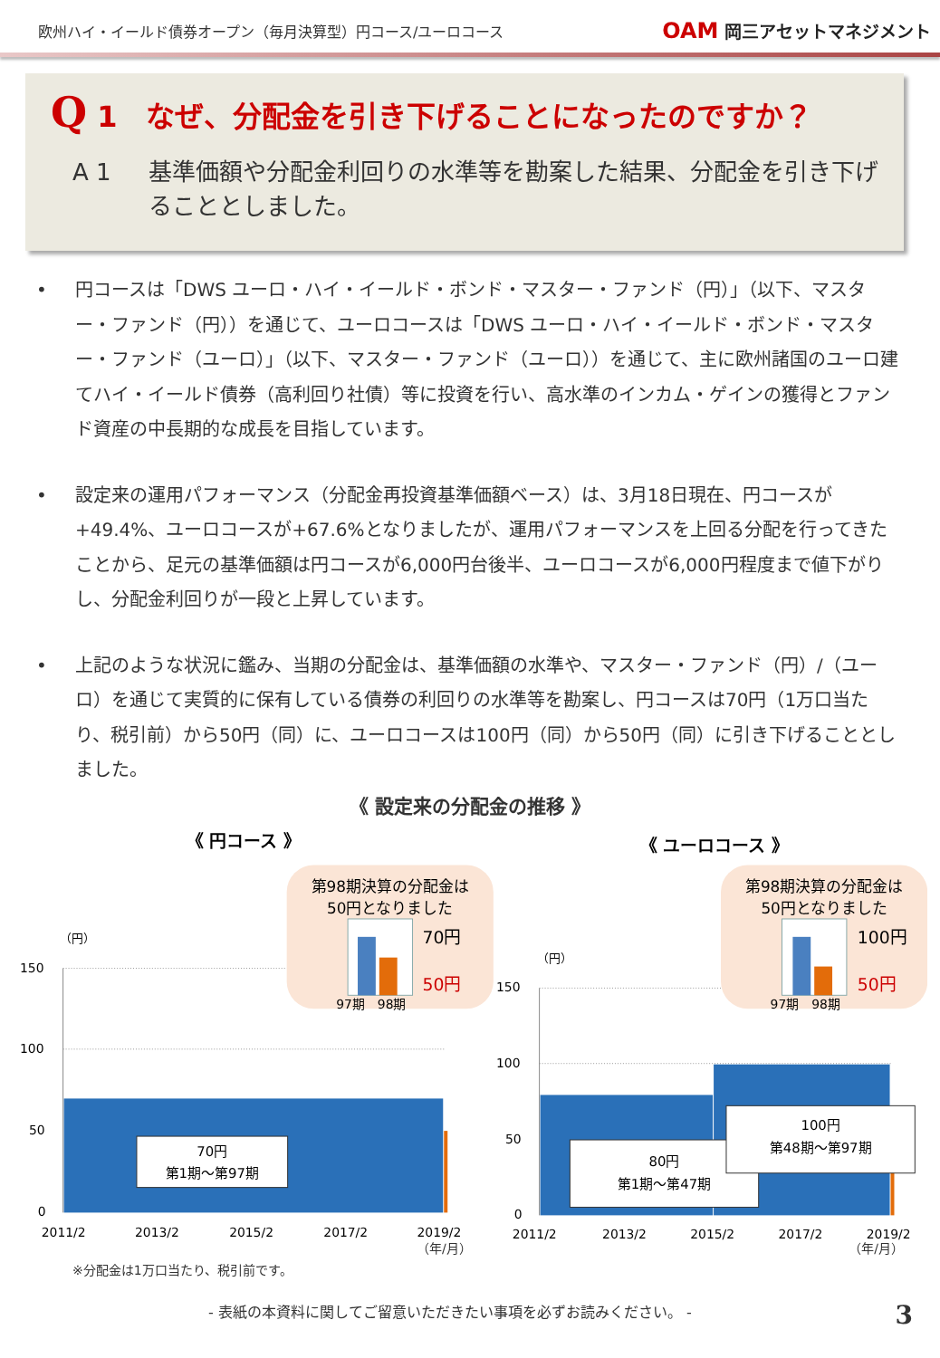欧州ハイ・イールド債券オープン（毎月決算型）円コース/ユーロコース
OAM 岡三アセットマネジメント
Q 1　なぜ、分配金を引き下げることになったのですか？
A 1 基準価額や分配金利回りの水準等を勘案した結果、分配金を引き下げることとしました。
• 円コースは「DWS ユーロ・ハイ・イールド・ボンド・マスター・ファンド（円）」（以下、マスター・ファンド（円））を通じて、ユーロコースは「DWS ユーロ・ハイ・イールド・ボンド・マスター・ファンド（ユーロ）」（以下、マスター・ファンド（ユーロ））を通じて、主に欧州諸国のユーロ建てハイ・イールド債券（高利回り社債）等に投資を行い、高水準のインカム・ゲインの獲得とファンド資産の中長期的な成長を目指しています。
• 設定来の運用パフォーマンス（分配金再投資基準価額ベース）は、3月18日現在、円コースが+49.4%、ユーロコースが+67.6%となりましたが、運用パフォーマンスを上回る分配を行ってきたことから、足元の基準価額は円コースが6,000円台後半、ユーロコースが6,000円程度まで値下がりし、分配金利回りが一段と上昇しています。
• 上記のような状況に鑑み、当期の分配金は、基準価額の水準や、マスター・ファンド（円）/（ユーロ）を通じて実質的に保有している債券の利回りの水準等を勘案し、円コースは70円（1万口当たり、税引前）から50円（同）に、ユーロコースは100円（同）から50円（同）に引き下げることとしました。
《 設定来の分配金の推移 》
《 円コース 》
第98期決算の分配金は
50円となりました
70円
50円
97期
98期
（円）
150
100
50
0
70円
第1期～第97期
2011/2
2013/2
2015/2
2017/2
2019/2
《 ユーロコース 》
第98期決算の分配金は
50円となりました
100円
50円
97期
98期
（円）
150
100
50
0
80円
第1期～第47期
100円
第48期～第97期
2011/2
2013/2
2015/2
2017/2
2019/2
（年/月） （年/月）
※分配金は1万口当たり、税引前です。
- 表紙の本資料に関してご留意いただきたい事項を必ずお読みください。 - 3